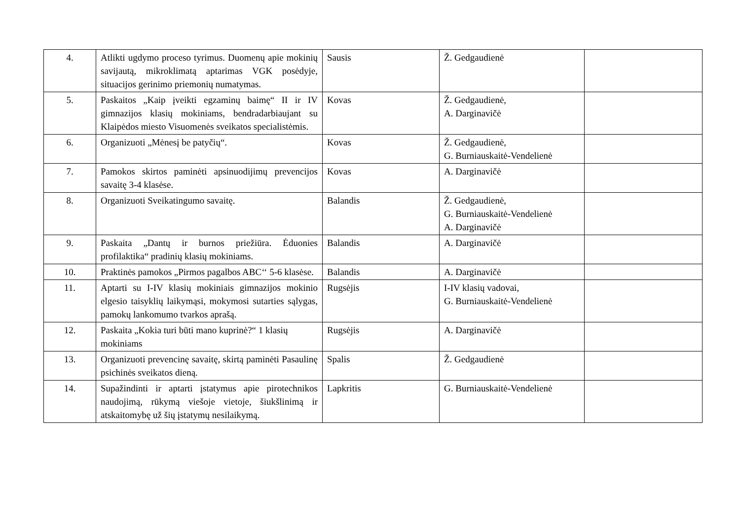| 4. | Atlikti ugdymo proceso tyrimus. Duomenų apie mokinių savijautą, mikroklimatą aptarimas VGK posėdyje, situacijos gerinimo priemonių numatymas. | Sausis | Ž. Gedgaudienė | |
| 5. | Paskaitos „Kaip įveikti egzaminų baimę“ II ir IV gimnazijos klasių mokiniams, bendradarbiaujant su Klaipėdos miesto Visuomenės sveikatos specialistėmis. | Kovas | Ž. Gedgaudienė, A. Darginavičė | |
| 6. | Organizuoti „Mėnesį be patyčių“. | Kovas | Ž. Gedgaudienė, G. Burniauskaitė-Vendelienė | |
| 7. | Pamokos skirtos paminėti apsinuodijimų prevencijos savaitę 3-4 klasėse. | Kovas | A. Darginavičė | |
| 8. | Organizuoti Sveikatingumo savaitę. | Balandis | Ž. Gedgaudienė, G. Burniauskaitė-Vendelienė A. Darginavičė | |
| 9. | Paskaita „Dantų ir burnos priežiūra. Ėduonies profilaktika“ pradinių klasių mokiniams. | Balandis | A. Darginavičė | |
| 10. | Praktinės pamokos „Pirmos pagalbos ABC‘‘ 5-6 klasėse. | Balandis | A. Darginavičė | |
| 11. | Aptarti su I-IV klasių mokiniais gimnazijos mokinio elgesio taisyklių laikymąsi, mokymosi sutarties sąlygas, pamokų lankomumo tvarkos aprašą. | Rugsėjis | I-IV klasių vadovai, G. Burniauskaitė-Vendelienė | |
| 12. | Paskaita „Kokia turi būti mano kuprinė?“ 1 klasių mokiniams | Rugsėjis | A. Darginavičė | |
| 13. | Organizuoti prevencinę savaitę, skirtą paminėti Pasaulinę psichinės sveikatos dieną. | Spalis | Ž. Gedgaudienė | |
| 14. | Supažindinti ir aptarti įstatymus apie pirotechnikos naudojimą, rūkymą viešoje vietoje, šiukšlinimą ir atskaitomybę už šių įstatymų nesilaikymą. | Lapkritis | G. Burniauskaitė-Vendelienė | |